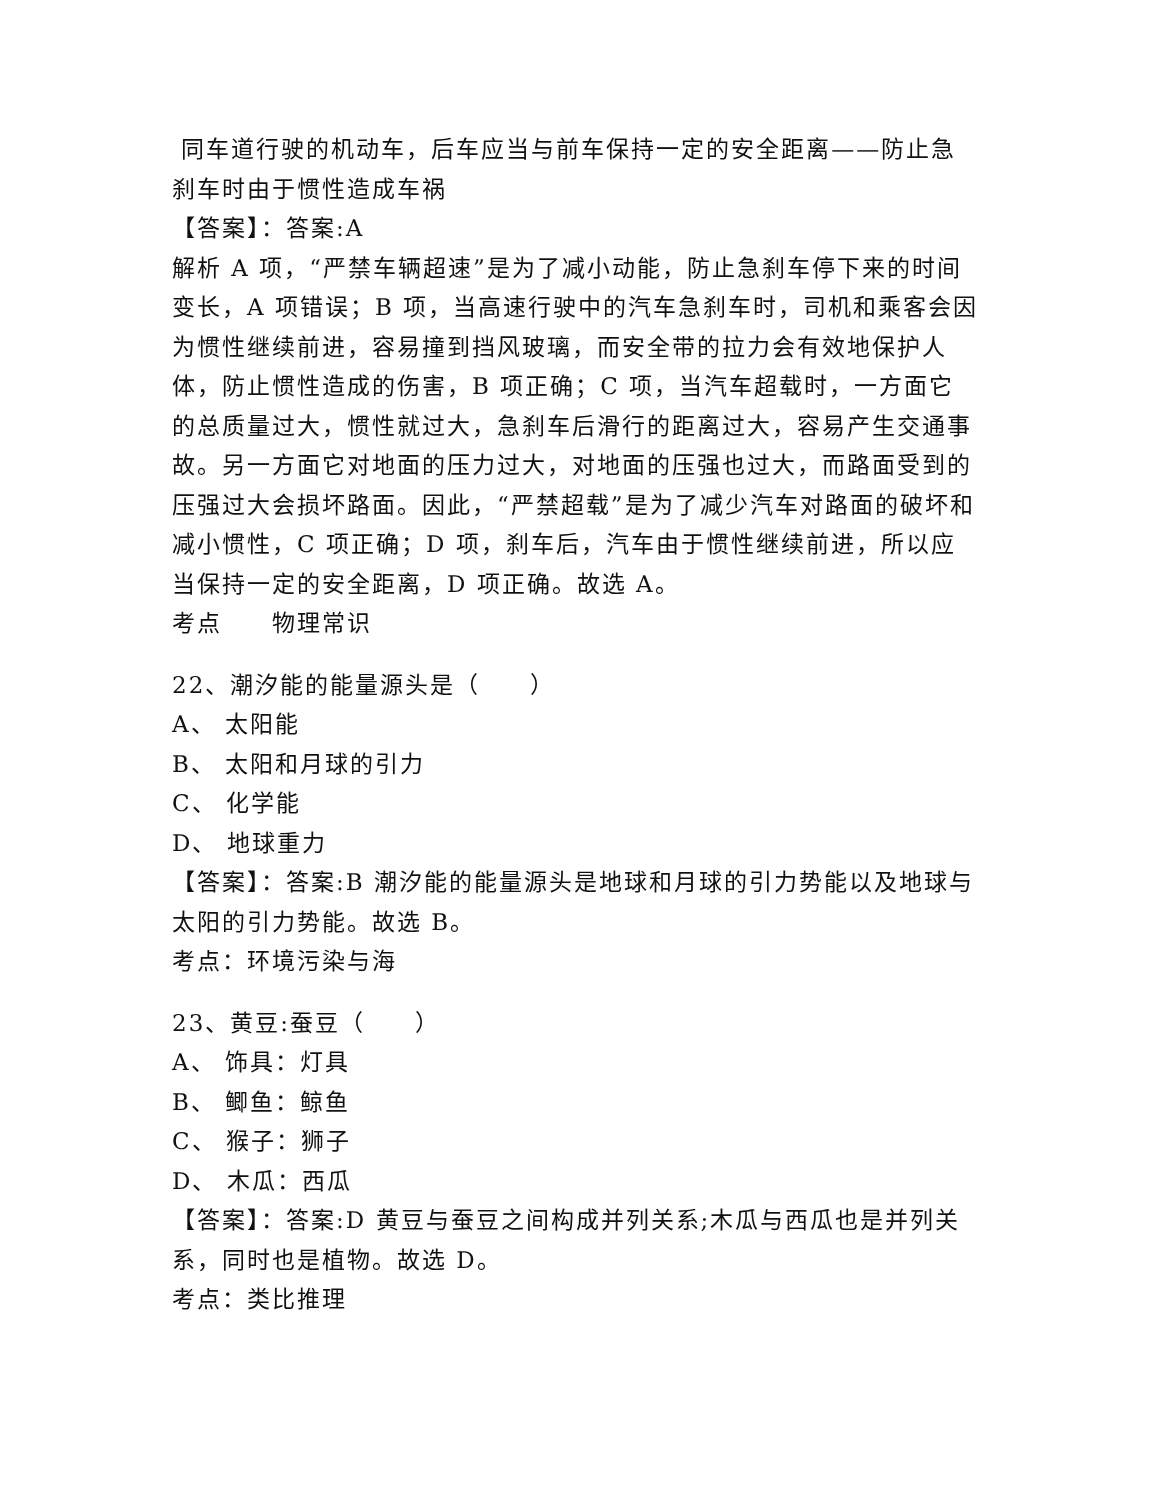同车道行驶的机动车，后车应当与前车保持一定的安全距离——防止急刹车时由于惯性造成车祸
【答案】：答案:A
解析 A 项，“严禁车辆超速”是为了减小动能，防止急刹车停下来的时间变长，A 项错误；B 项，当高速行驶中的汽车急刹车时，司机和乘客会因为惯性继续前进，容易撞到挡风玻璃，而安全带的拉力会有效地保护人体，防止惯性造成的伤害，B 项正确；C 项，当汽车超载时，一方面它的总质量过大，惯性就过大，急刹车后滑行的距离过大，容易产生交通事故。另一方面它对地面的压力过大，对地面的压强也过大，而路面受到的压强过大会损坏路面。因此，“严禁超载”是为了减少汽车对路面的破坏和减小惯性，C 项正确；D 项，刹车后，汽车由于惯性继续前进，所以应当保持一定的安全距离，D 项正确。故选 A。
考点　　物理常识
22、潮汐能的能量源头是（　　）
A、 太阳能
B、 太阳和月球的引力
C、 化学能
D、 地球重力
【答案】：答案:B 潮汐能的能量源头是地球和月球的引力势能以及地球与太阳的引力势能。故选 B。
考点：环境污染与海
23、黄豆:蚕豆（　　）
A、 饰具：灯具
B、 鲫鱼：鲸鱼
C、 猴子：狮子
D、 木瓜：西瓜
【答案】：答案:D 黄豆与蚕豆之间构成并列关系;木瓜与西瓜也是并列关系，同时也是植物。故选 D。
考点：类比推理